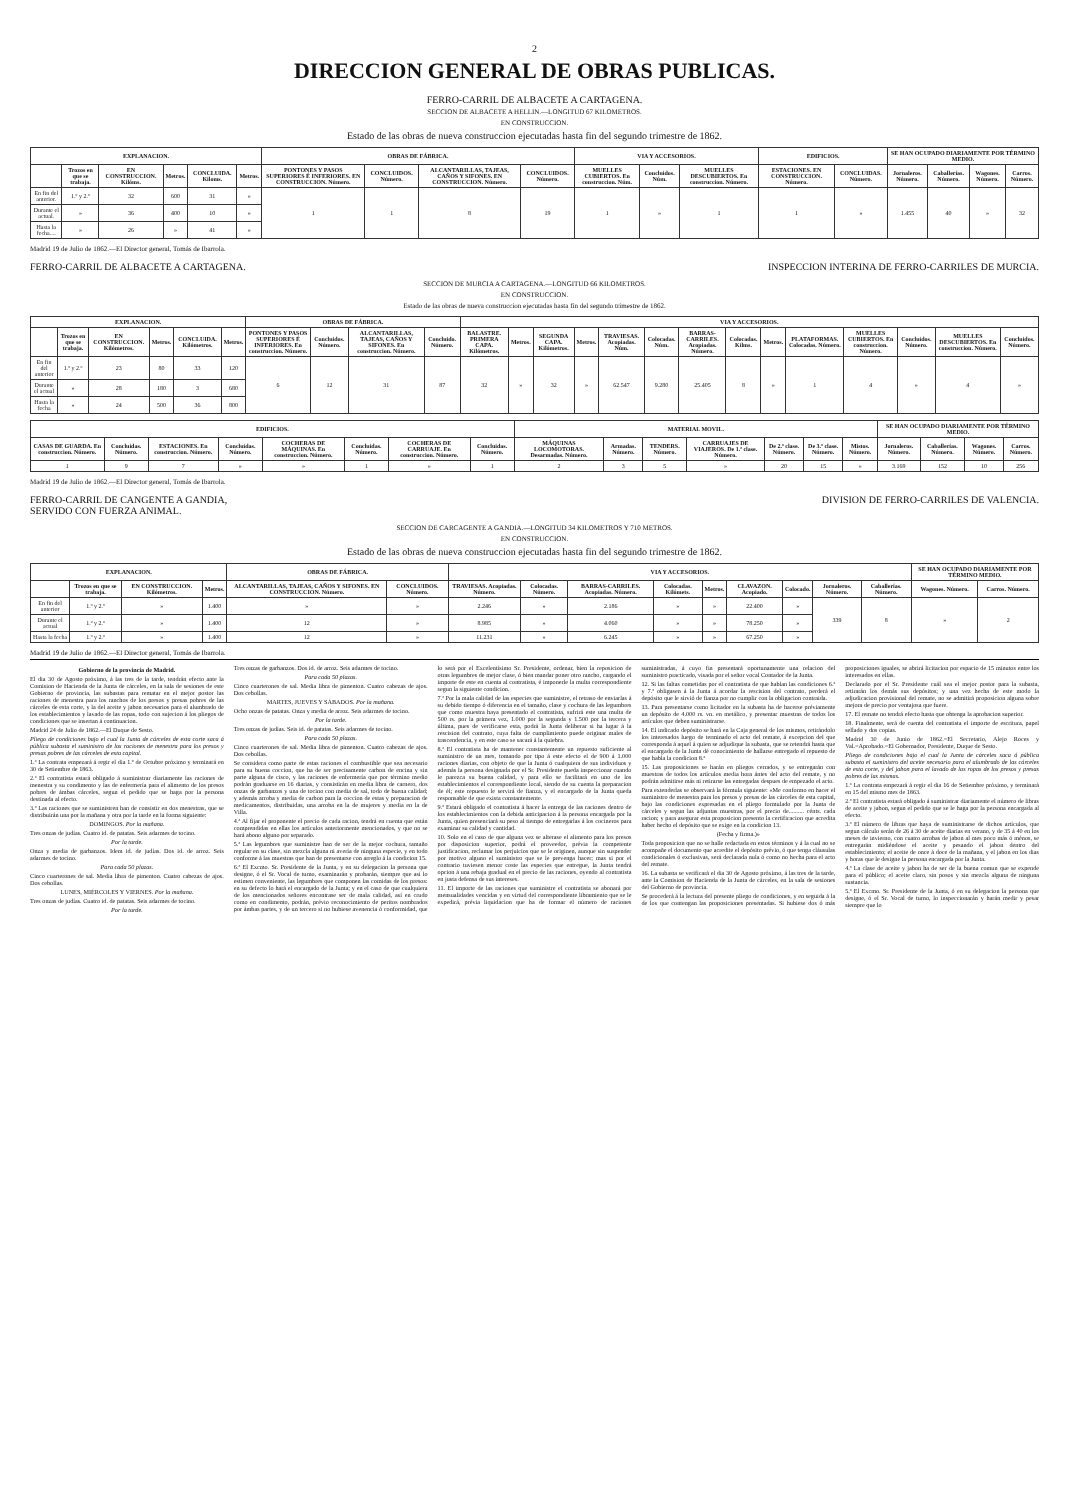2
DIRECCION GENERAL DE OBRAS PUBLICAS.
FERRO-CARRIL DE ALBACETE A CARTAGENA.
SECCION DE ALBACETE A HELLIN.—LONGITUD 67 KILOMETROS.
EN CONSTRUCCION.
Estado de las obras de nueva construccion ejecutadas hasta fin del segundo trimestre de 1862.
| EXPLANACION. | | | | | | OBRAS DE FÁBRICA. | | | | VIA Y ACCESORIOS. | | | EDIFICIOS. | | SE HAN OCUPADO DIARIAMENTE POR TÉRMINO MEDIO. | | | |
| --- | --- | --- | --- | --- | --- | --- | --- | --- | --- | --- | --- | --- | --- | --- | --- | --- | --- | --- |
| | Trozos en que se trabaja. | EN CONSTRUCCION. Kilóms. | Metros. | CONCLUIDA. Kiloms. | Metros. | PONTONES Y PASOS SUPERIORES É INFERIORES. EN CONSTRUCCION. Número. | CONCLUIDOS. Número. | ALCANTARILLAS, TAJEAS, CAÑOS Y SIFONES. EN CONSTRUCCION. Número. | CONCLUIDOS. Número. | MUELLES CUBIERTOS. En construccion. Núm. | Concluidos. Núm. | MUELLES DESCUBIERTOS. En construccion. Número. | ESTACIONES. EN CONSTRUCCION. Número. | CONCLUIDAS. Número. | Jornaleros. Número. | Caballerías. Número. | Wagones. Número. | Carros. Número. |
| En fin del anterior. | 1.º y 2.º | 32 | 600 | 31 | » | 1 | 1 | 8 | 19 | 1 | » | 1 | 1 | » | 1.455 | 40 | » | 32 |
| Durante el actual. | » | 36 | 400 | 10 | » | | | | | | | | | | | | | |
| Hasta la fecha.... | » | 26 | » | 41 | » | | | | | | | | | | | | | |
Madrid 19 de Julio de 1862.—El Director general, Tomás de Ibarrola.
FERRO-CARRIL DE ALBACETE A CARTAGENA. INSPECCION INTERINA DE FERRO-CARRILES DE MURCIA.
SECCION DE MURCIA A CARTAGENA.—LONGITUD 66 KILOMETROS.
EN CONSTRUCCION.
Estado de las obras de nueva construccion ejecutadas hasta fin del segundo trimestre de 1862.
| EXPLANACION. | | | | | | OBRAS DE FÁBRICA. | | | | VIA Y ACCESORIOS. | | | | | | | | | | | | | |
| --- | --- | --- | --- | --- | --- | --- | --- | --- | --- | --- | --- | --- | --- | --- | --- | --- | --- | --- | --- | --- | --- | --- | --- |
| | Trozos en que se trabaja. | EN CONSTRUCCION. Kilómetros. | Metros. | CONCLUIDA. Kilómetros. | Metros. | PONTONES Y PASOS SUPERIORES É INFERIORES. En construccion. Número. | Concluidos. Número. | ALCANTARILLAS, TAJEAS, CAÑOS Y SIFONES. En construccion. Número. | Concluido. Número. | BALASTRE. PRIMERA CAPA. Kilómetros. | Metros. | SEGUNDA CAPA. Kilómetros. | Metros. | TRAVIESAS. Acopiadas. Núm. | Colocadas. Núm. | BARRAS-CARRILES. Acopiadas. Número. | Colocadas. Kilms. | Metros. | PLATAFORMAS. Colocadas. Número. | MUELLES CUBIERTOS. En construccion. Número. | Concluidos. Número. | MUELLES DESCUBIERTOS. En construccion. Número. | Concluidos. Número. |
| En fin del anterior | 1.º y 2.º | 23 | 80 | 33 | 120 | 6 | 12 | 31 | 87 | 32 | » | 32 | » | 62.547 | 9.280 | 25.405 | 8 | » | 1 | 4 | » | 4 | » |
| Durante el actual | » | 28 | 180 | 3 | 680 | | | | | | | | | | | | | | | | | | |
| Hasta la fecha | » | 24 | 500 | 36 | 800 | | | | | | | | | | | | | | | | | | |
| EDIFICIOS. | | | | | | | | MATERIAL MOVIL. | | | | | | | SE HAN OCUPADO DIARIAMENTE POR TÉRMINO MEDIO. | | | |
| --- | --- | --- | --- | --- | --- | --- | --- | --- | --- | --- | --- | --- | --- | --- | --- | --- | --- | --- |
| CASAS DE GUARDA. En construccion. Número. | Concluidas. Número. | ESTACIONES. En construccion. Número. | Concluidas. Número. | COCHERAS DE MÁQUINAS. En construccion. Número. | Concluidas. Número. | COCHERAS DE CARRUAJE. En construccion. Número. | Concluidas. Número. | MÁQUINAS LOCOMOTORAS. Desarmadas. Número. | Armadas. Número. | TENDERS. Número. | CARRUAJES DE VIAJEROS. De 1.ª clase. Número. | De 2.ª clase. Número. | De 3.ª clase. Número. | Mistos. Número. | Jornaleros. Número. | Caballerías. Número. | Wagones. Número. | Carros. Número. |
| 1 | 9 | 7 | » | » | 1 | » | 1 | 2 | 3 | 5 | » | 20 | 15 | » | 3.169 | 152 | 10 | 256 |
Madrid 19 de Julio de 1862.—El Director general, Tomás de Ibarrola.
FERRO-CARRIL DE CANGENTE A GANDIA,
SERVIDO CON FUERZA ANIMAL. DIVISION DE FERRO-CARRILES DE VALENCIA.
SECCION DE CARCAGENTE A GANDIA.—LONGITUD 34 KILOMETROS Y 710 METROS.
EN CONSTRUCCION.
Estado de las obras de nueva construccion ejecutadas hasta fin del segundo trimestre de 1862.
| EXPLANACION. | | | | OBRAS DE FÁBRICA. | | VIA Y ACCESORIOS. | | | | | | | | | SE HAN OCUPADO DIARIAMENTE POR TÉRMINO MEDIO. | |
| --- | --- | --- | --- | --- | --- | --- | --- | --- | --- | --- | --- | --- | --- | --- | --- | --- |
| | Trozos en que se trabaja. | EN CONSTRUCCION. Kilómetros. | Metros. | ALCANTARILLAS, TAJEAS, CAÑOS Y SIFONES. EN CONSTRUCCION. Número. | CONCLUIDOS. Número. | TRAVIESAS. Acopiadas. Número. | Colocadas. Número. | BARRAS-CARRILES. Acopiadas. Número. | Colocadas. Kilómets. | Metros. | CLAVAZON. Acopiado. | Colocado. | Jornaleros. Número. | Caballerías. Número. | Wagones. Número. | Carros. Número. |
| En fin del anterior | 1.º y 2.º | » | 1.400 | » | » | 2.246 | » | 2.186 | » | » | 22.400 | » | 339 | 8 | » | 2 |
| Durante el actual | 1.º y 2.º | » | 1.400 | 12 | » | 8.985 | » | 4.060 | » | » | 78.250 | » | | | | |
| Hasta la fecha | 1.º y 2.º | » | 1.400 | 12 | » | 11.231 | » | 6.245 | » | » | 67.250 | » | | | | |
Madrid 19 de Julio de 1862.—El Director general, Tomás de Ibarrola.
Gobierno de la provincia de Madrid.
El dia 30 de Agosto próximo, á las tres de la tarde, tendrán efecto ante la Comision de Hacienda de la Junta de cárceles, en la sala de sesiones de este Gobierno de provincia, las subastas para rematar en el mejor postor las raciones de menestra para los ranchos de los presos y presas pobres de las cárceles de esta corte, y la del aceite y jabon necesarios para el alumbrado de los establecimientos y lavado de las ropas, todo con sujecion á los pliegos de condiciones que se insertan á continuacion.
Madrid 24 de Julio de 1862.—El Duque de Sesto.
Pliego de condiciones bajo el cual la Junta de cárceles de esta corte saca á pública subasta el suministro de las raciones de menestra para los presos y presas pobres de las cárceles de esta capital.
1.ª La contrata empezará á regir el dia 1.º de Octubre próximo y terminará en 30 de Setiembre de 1863.
2.ª El contratista estará obligado á suministrar diariamente las raciones de menestra y su condimento y las de enfermería para el alimento de los presos pobres de ámbas cárceles, segun el pedido que se haga por la persona destinada al efecto.
3.ª Las raciones que se suministren han de consistir en dos menestras, que se distribuirán una por la mañana y otra por la tarde en la forma siguiente:
DOMINGOS. Por la mañana.
Tres onzas de judías. Cuatro id. de patatas. Seis adarmes de tocino.
Por la tarde.
Onza y media de garbanzos. Idem id. de judías. Dos id. de arroz. Seis adarmes de tocino.
Para cada 50 plazas.
Cinco cuarterones de sal. Media libra de pimenton. Cuatro cabezas de ajos. Dos cebollas.
LUNES, MIÉRCOLES Y VIERNES. Por la mañana.
Tres onzas de judías. Cuatro id. de patatas. Seis adarmes de tocino.
Por la tarde.
Tres onzas de garbanzos. Dos id. de arroz. Seis adarmes de tocino.
Para cada 50 plazas.
Cinco cuarterones de sal. Media libra de pimenton. Cuatro cabezas de ajos. Dos cebollas.
MARTES, JUEVES Y SÁBADOS. Por la mañana.
Ocho onzas de patatas. Onza y media de arroz. Seis adarmes de tocino.
Por la tarde.
Tres onzas de judías. Seis id. de patatas. Seis adarmes de tocino.
Para cada 50 plazas.
Cinco cuarterones de sal. Media libra de pimenton. Cuatro cabezas de ajos. Dos cebollas.
Se considera como parte de estas raciones el combustible que sea necesario para su buena coccion, que ha de ser precisamente carbon de encina y sin parte alguna de cisco, y las raciones de enfermería que por término medio podrán graduarse en 16 diarias, y consistirán en media libra de carnero, dos onzas de garbanzos y una de tocino con media de sal, todo de buena calidad; y además arroba y media de carbon para la coccion de estas y preparacion de medicamentos, distribuidas, una arroba en la de mujeres y media en la de Villa.
4.ª Al fijar el proponente el precio de cada racion, tendrá en cuenta que están comprendidas en ellas los artículos anteriormente mencionados, y que no se hará abono alguno por separado.
5.ª Las legumbres que suministre han de ser de la mejor cochura, tamaño regular en su clase, sin mezcla alguna ni avería de ninguna especie, y en todo conforme á las muestras que han de presentarse con arreglo á la condicion 15.
6.ª El Excmo. Sr. Presidente de la Junta, y en su delegacion la persona que designe, ó el Sr. Vocal de turno, examinarán y probarán, siempre que así lo estimen conveniente, las legumbres que componen las comidas de los presos: en su defecto lo hará el encargado de la Junta; y en el caso de que cualquiera de los mencionados señores encontrase ser de mala calidad, así en crudo como en condimento, podrán, prévio reconocimiento de peritos nombrados por ámbas partes, y de un tercero si no hubiese avenencia ó conformidad, que lo será por el Excelentísimo Sr. Presidente, ordenar, bien la reposicion de otras legumbres de mejor clase, ó bien mandar poner otro rancho, cargando el importe de este en cuenta al contratista, é imponerle la multa correspondiente segun la siguiente condicion.
7.ª Por la mala calidad de las especies que suministre, el retraso de enviarlas á su debido tiempo ó diferencia en el tamaño, clase y cochura de las legumbres que como muestra haya presentado el contratista, sufrirá este una multa de 500 rs. por la primera vez, 1.000 por la segunda y 1.500 por la tercera y última, pues de verificarse esta, podrá la Junta deliberar si ha lugar á la rescision del contrato, cuya falta de cumplimiento puede originar males de trascendencia, y en este caso se sacará á la quiebra.
8.ª El contratista ha de mantener constantemente un repuesto suficiente al suministro de un mes, tomando por tipo á este efecto el de 900 á 1.000 raciones diarias, con objeto de que la Junta ó cualquiera de sus individuos y además la persona designada por el Sr. Presidente pueda inspeccionar cuando le parezca su buena calidad, y para ello se facilitará en uno de los establecimientos el correspondiente local, siendo de su cuenta la preparacion de él; este repuesto le servirá de fianza, y el encargado de la Junta queda responsable de que exista constantemente.
9.ª Estará obligado el contratista á hacer la entrega de las raciones dentro de los establecimientos con la debida anticipacion á la persona encargada por la Junta, quien presenciará su peso al tiempo de entregarlas á los cocineros para examinar su calidad y cantidad.
10. Solo en el caso de que alguna vez se alterase el alimento para los presos por disposicion superior, podrá el proveedor, prévia la competente justificacion, reclamar los perjuicios que se le originen, aunque sin suspender por motivo alguno el suministro que se le prevenga hacer; mas si por el contrario tuviesen menor coste las especies que entregue, la Junta tendrá opcion á una rebaja gradual en el precio de las raciones, oyendo al contratista en justa defensa de sus intereses.
11. El importe de las raciones que suministre el contratista se abonará por mensualidades vencidas y en virtud del correspondiente libramiento que se le expedirá, prévia liquidacion que ha de formar el número de raciones suministradas, á cuyo fin presentará oportunamente una relacion del suministro practicado, visada por el señor vocal Contador de la Junta.
12. Si las faltas cometidas por el contratista de que hablan las condiciones 6.ª y 7.ª obligasen á la Junta á acordar la rescision del contrato, perderá el depósito que le sirvió de fianza por no cumplir con la obligacion contraida.
13. Para presentarse como licitador en la subasta ha de hacerse préviamente un depósito de 4.000 rs. vn. en metálico, y presentar muestras de todos los artículos que deben suministrarse.
14. El indicado depósito se hará en la Caja general de los mismos, retirándolo los interesados luego de terminado el acto del remate, á excepcion del que corresponda á aquel á quien se adjudique la subasta, que se retendrá hasta que el encargado de la Junta dé conocimiento de hallarse entregado el repuesto de que habla la condicion 8.ª
15. Las proposiciones se harán en pliegos cerrados, y se entregarán con muestras de todos los artículos media hora ántes del acto del remate, y no podrán admitirse más ni retirarse las entregadas despues de empezado el acto.
Para extenderlas se observará la fórmula siguiente: «Me conformo en hacer el suministro de menestra para los presos y presas de las cárceles de esta capital, bajo las condiciones expresadas en el pliego formulado por la Junta de cárceles y segun las adjuntas muestras, por el precio de.......... cénts. cada racion; y para asegurar esta proposicion presento la certificacion que acredita haber hecho el depósito que se exige en la condicion 13.
(Fecha y firma.)»
Toda proposicion que no se halle redactada en estos términos y á la cual no se acompañe el documento que acredite el depósito prévio, ó que tenga cláusulas condicionales ó exclusivas, será declarada nula ó como no hecha para el acto del remate.
16. La subasta se verificará el dia 30 de Agosto próximo, á las tres de la tarde, ante la Comision de Hacienda de la Junta de cárceles, en la sala de sesiones del Gobierno de provincia.
Se procederá á la lectura del presente pliego de condiciones, y en seguida á la de los que contengan las proposiciones presentadas. Si hubiese dos ó más proposiciones iguales, se abrirá licitacion por espacio de 15 minutos entre los interesados en ellas.
Declarado por el Sr. Presidente cuál sea el mejor postor para la subasta, retirarán los demás sus depósitos; y una vez hecha de este modo la adjudicacion provisional del remate, no se admitirá proposicion alguna sobre mejora de precio por ventajosa que fuere.
17. El remate no tendrá efecto hasta que obtenga la aprobacion superior.
18. Finalmente, será de cuenta del contratista el importe de escritura, papel sellado y dos copias.
Madrid 30 de Junio de 1862.=El Secretario, Alejo Roces y Val.=Aprobado.=El Gobernador, Presidente, Duque de Sesto.
Pliego de condiciones bajo el cual la Junta de cárceles saca á pública subasta el suministro del aceite necesario para el alumbrado de las cárceles de esta corte, y del jabon para el lavado de las ropas de los presos y presas pobres de las mismas.
1.ª La contrata empezará á regir el dia 16 de Setiembre próximo, y terminará en 15 del mismo mes de 1863.
2.ª El contratista estará obligado á suministrar diariamente el número de libras de aceite y jabon, segun el pedido que se le haga por la persona encargada al efecto.
3.ª El número de libras que haya de suministrarse de dichos artículos, que segun cálculo serán de 26 á 30 de aceite diarias en verano, y de 35 á 40 en los meses de invierno, con cuatro arrobas de jabon al mes poco más ó ménos, se entregarán midiéndose el aceite y pesando el jabon dentro del establecimiento; el aceite de once á doce de la mañana, y el jabon en los dias y horas que le designe la persona encargada por la Junta.
4.ª La clase de aceite y jabon ha de ser de la buena comun que se expende para el público; el aceite claro, sin posos y sin mezcla alguna de ninguna sustancia.
5.ª El Excmo. Sr. Presidente de la Junta, ó en su delegacion la persona que designe, ó el Sr. Vocal de turno, lo inspeccionarán y harán medir y pesar siempre que lo